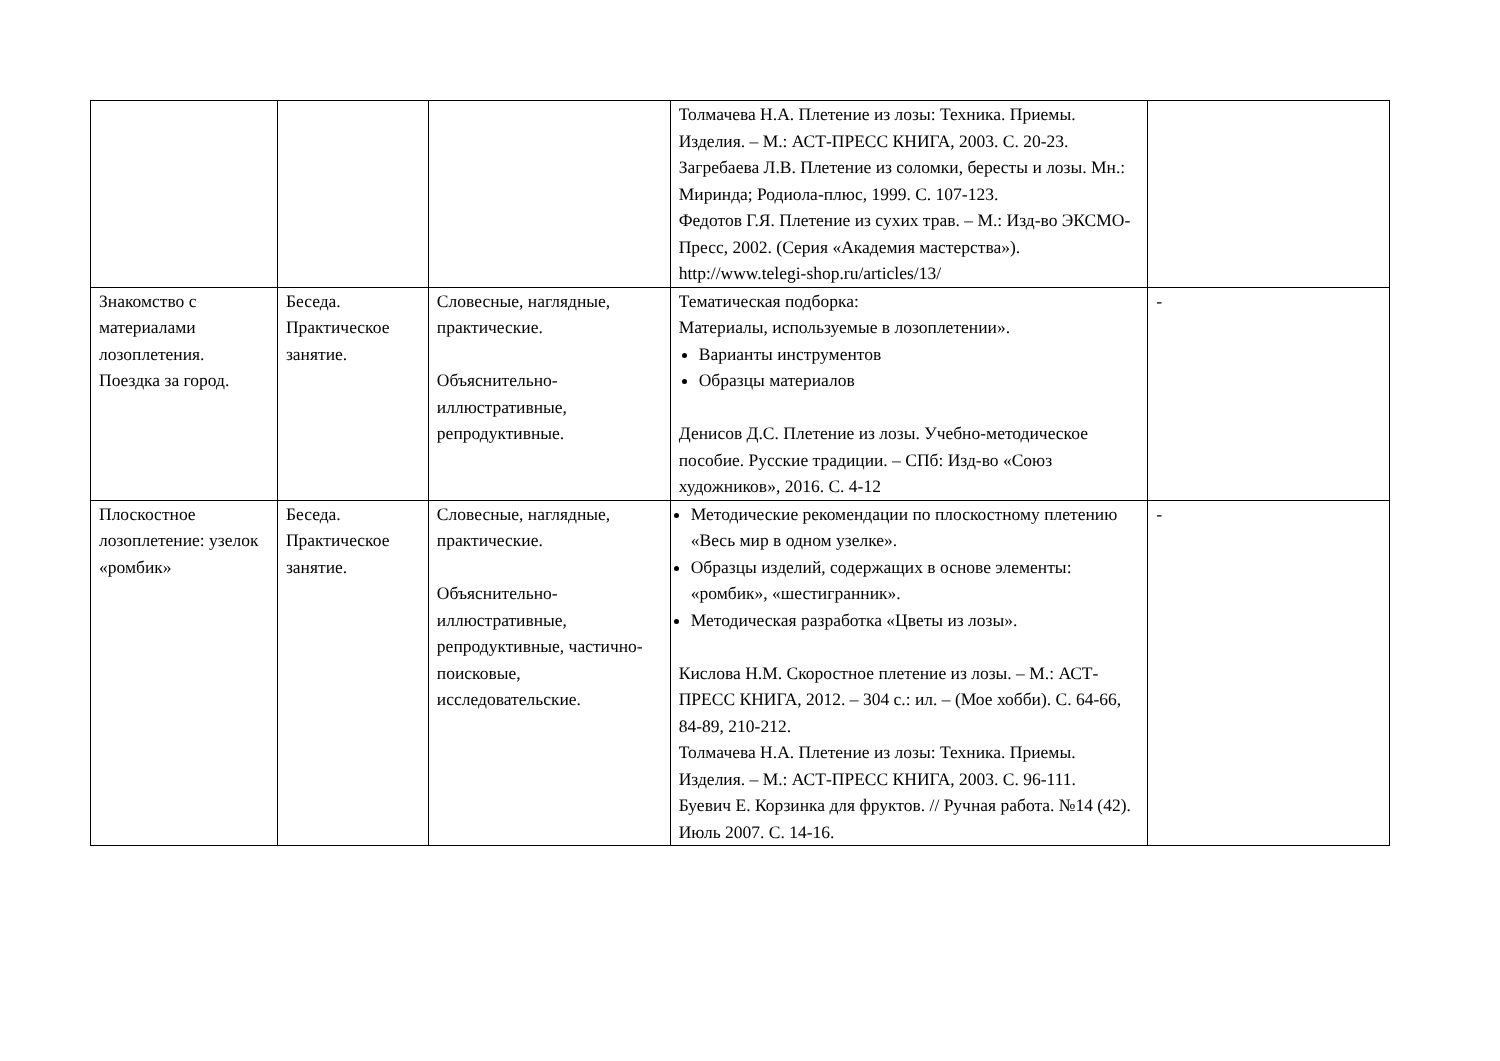| | | | Толмачева Н.А. Плетение из лозы: Техника. Приемы. Изделия. – М.: АСТ-ПРЕСС КНИГА, 2003. С. 20-23. Загребаева Л.В. Плетение из соломки, бересты и лозы. Мн.: Миринда; Родиола-плюс, 1999. С. 107-123. Федотов Г.Я. Плетение из сухих трав. – М.: Изд-во ЭКСМО-Пресс, 2002. (Серия «Академия мастерства»). http://www.telegi-shop.ru/articles/13/ | |
| Знакомство с материалами лозоплетения. Поездка за город. | Беседа. Практическое занятие. | Словесные, наглядные, практические. Объяснительно-иллюстративные, репродуктивные. | Тематическая подборка: Материалы, используемые в лозоплетении». Варианты инструментов Образцы материалов Денисов Д.С. Плетение из лозы. Учебно-методическое пособие. Русские традиции. – СПб: Изд-во «Союз художников», 2016. С. 4-12 | - |
| Плоскостное лозоплетение: узелок «ромбик» | Беседа. Практическое занятие. | Словесные, наглядные, практические. Объяснительно-иллюстративные, репродуктивные, частично-поисковые, исследовательские. | Методические рекомендации по плоскостному плетению «Весь мир в одном узелке». Образцы изделий, содержащих в основе элементы: «ромбик», «шестигранник». Методическая разработка «Цветы из лозы». Кислова Н.М. Скоростное плетение из лозы. – М.: АСТ-ПРЕСС КНИГА, 2012. – 304 с.: ил. – (Мое хобби). С. 64-66, 84-89, 210-212. Толмачева Н.А. Плетение из лозы: Техника. Приемы. Изделия. – М.: АСТ-ПРЕСС КНИГА, 2003. С. 96-111. Буевич Е. Корзинка для фруктов. // Ручная работа. №14 (42). Июль 2007. С. 14-16. | - |